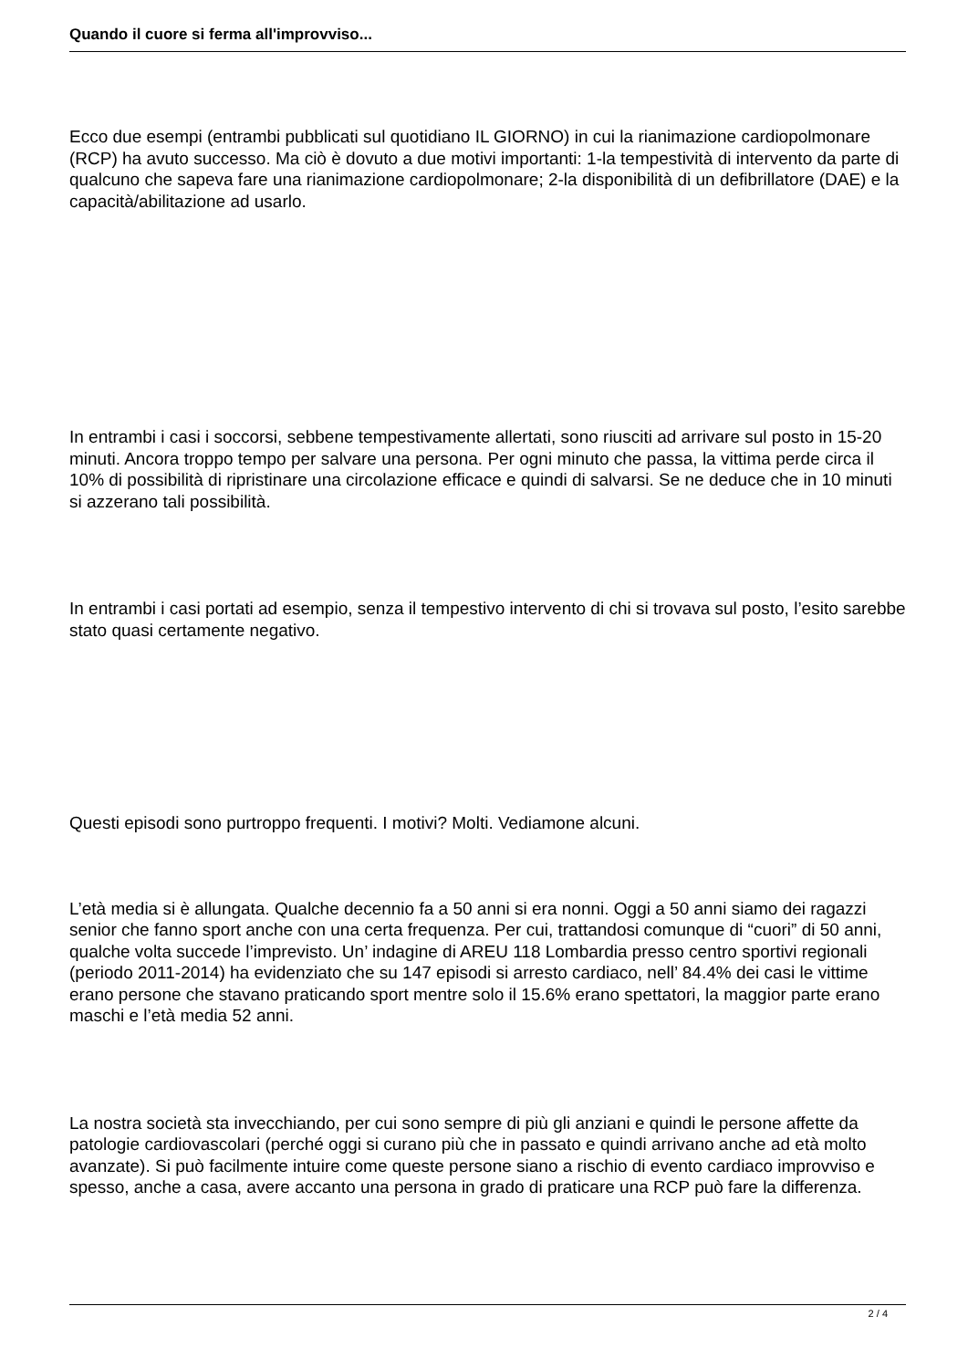Quando il cuore si ferma all'improvviso...
Ecco due esempi (entrambi pubblicati sul quotidiano IL GIORNO) in cui la rianimazione cardiopolmonare (RCP) ha avuto successo. Ma ciò è dovuto a due motivi importanti: 1-la tempestività di intervento da parte di qualcuno che sapeva fare una rianimazione cardiopolmonare; 2-la disponibilità di un defibrillatore (DAE) e la capacità/abilitazione ad usarlo.
In entrambi i casi i soccorsi, sebbene tempestivamente allertati, sono riusciti ad arrivare sul posto in 15-20 minuti. Ancora troppo tempo per salvare una persona. Per ogni minuto che passa, la vittima perde circa il 10% di possibilità di ripristinare una circolazione efficace e quindi di salvarsi. Se ne deduce che in 10 minuti si azzerano tali possibilità.
In entrambi i casi portati ad esempio, senza il tempestivo intervento di chi si trovava sul posto, l’esito sarebbe stato quasi certamente negativo.
Questi episodi sono purtroppo frequenti. I motivi? Molti. Vediamone alcuni.
L’età media si è allungata. Qualche decennio fa a 50 anni si era nonni. Oggi a 50 anni siamo dei ragazzi senior che fanno sport anche con una certa frequenza. Per cui, trattandosi comunque di “cuori” di 50 anni, qualche volta succede l’imprevisto. Un’ indagine di AREU 118 Lombardia presso centro sportivi regionali (periodo 2011-2014) ha evidenziato che su 147 episodi si arresto cardiaco, nell’ 84.4% dei casi le vittime erano persone che stavano praticando sport mentre solo il 15.6% erano spettatori, la maggior parte erano maschi e l’età media 52 anni.
La nostra società sta invecchiando, per cui sono sempre di più gli anziani e quindi le persone affette da patologie cardiovascolari (perché oggi si curano più che in passato e quindi arrivano anche ad età molto avanzate). Si può facilmente intuire come queste persone siano a rischio di evento cardiaco improvviso e spesso, anche a casa, avere accanto una persona in grado di praticare una RCP può fare la differenza.
2 / 4